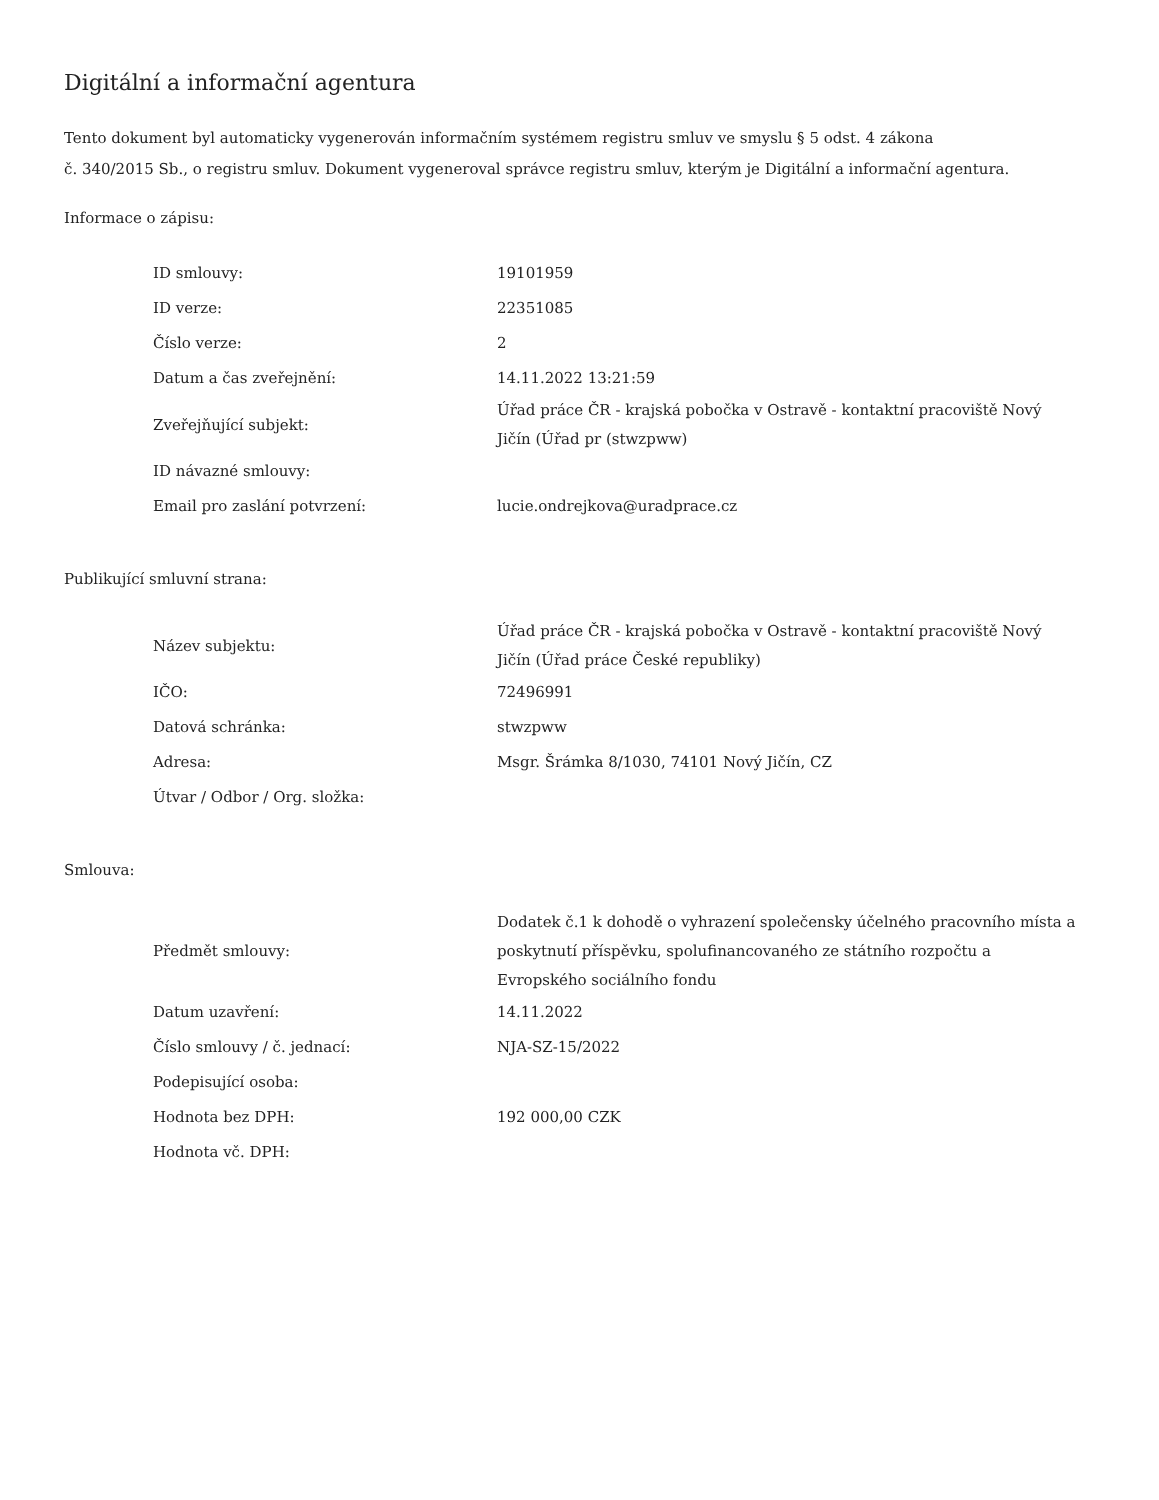Digitální a informační agentura
Tento dokument byl automaticky vygenerován informačním systémem registru smluv ve smyslu § 5 odst. 4 zákona
č. 340/2015 Sb., o registru smluv. Dokument vygeneroval správce registru smluv, kterým je Digitální a informační agentura.
Informace o zápisu:
| ID smlouvy: | 19101959 |
| ID verze: | 22351085 |
| Číslo verze: | 2 |
| Datum a čas zveřejnění: | 14.11.2022 13:21:59 |
| Zveřejňující subjekt: | Úřad práce ČR - krajská pobočka v Ostravě - kontaktní pracoviště Nový Jičín (Úřad pr (stwzpww) |
| ID návazné smlouvy: | |
| Email pro zaslání potvrzení: | lucie.ondrejkova@uradprace.cz |
Publikující smluvní strana:
| Název subjektu: | Úřad práce ČR - krajská pobočka v Ostravě - kontaktní pracoviště Nový Jičín (Úřad práce České republiky) |
| IČO: | 72496991 |
| Datová schránka: | stwzpww |
| Adresa: | Msgr. Šrámka 8/1030, 74101 Nový Jičín, CZ |
| Útvar / Odbor / Org. složka: | |
Smlouva:
| Předmět smlouvy: | Dodatek č.1 k dohodě o vyhrazení společensky účelného pracovního místa a poskytnutí příspěvku, spolufinancovaného ze státního rozpočtu a Evropského sociálního fondu |
| Datum uzavření: | 14.11.2022 |
| Číslo smlouvy / č. jednací: | NJA-SZ-15/2022 |
| Podepisující osoba: | |
| Hodnota bez DPH: | 192 000,00 CZK |
| Hodnota vč. DPH: | |